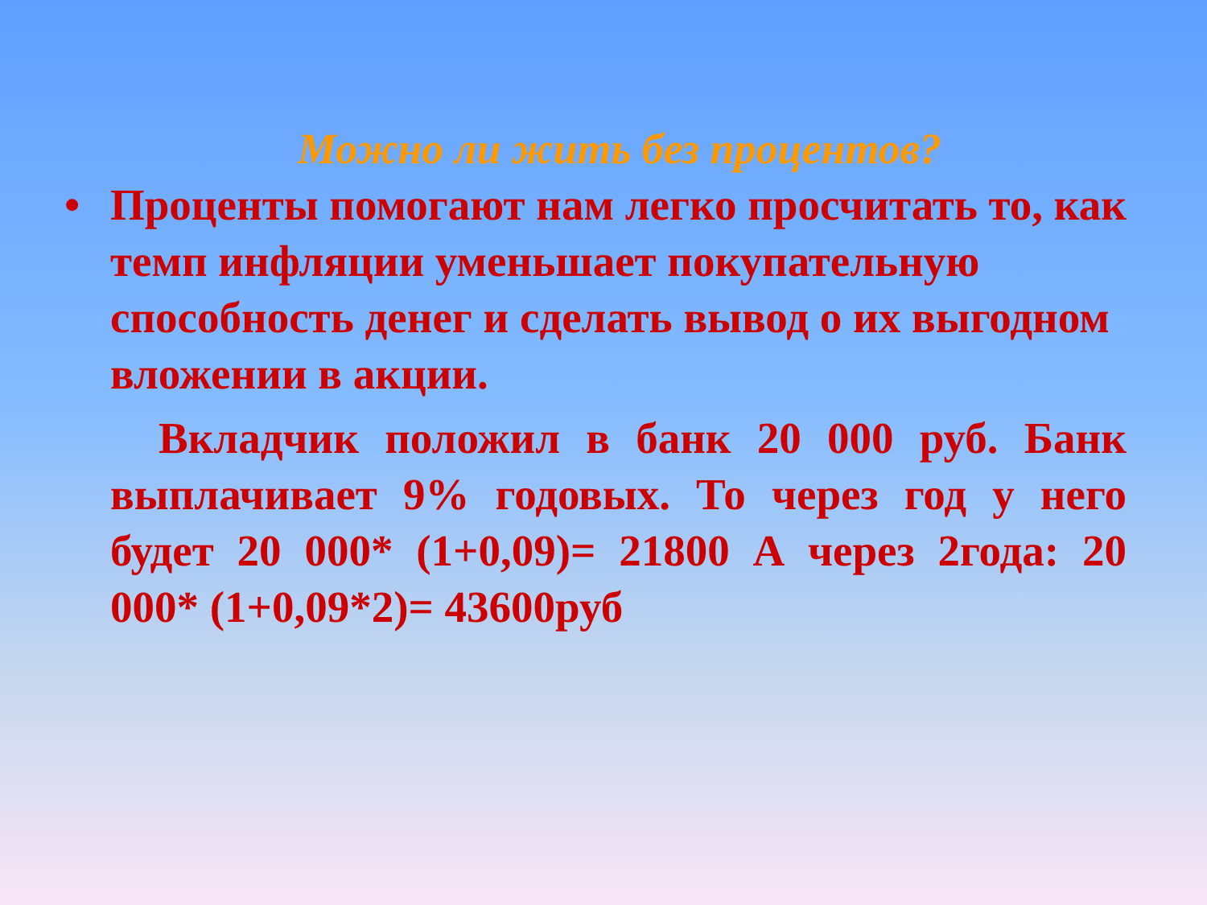Можно ли жить без процентов?
• Проценты помогают нам легко просчитать то, как темп инфляции уменьшает покупательную способность денег и сделать вывод о их выгодном вложении в акции.
Вкладчик положил в банк 20 000 руб. Банк выплачивает 9% годовых. То через год у него будет 20 000* (1+0,09)= 21800 А через 2года: 20 000* (1+0,09*2)= 43600руб